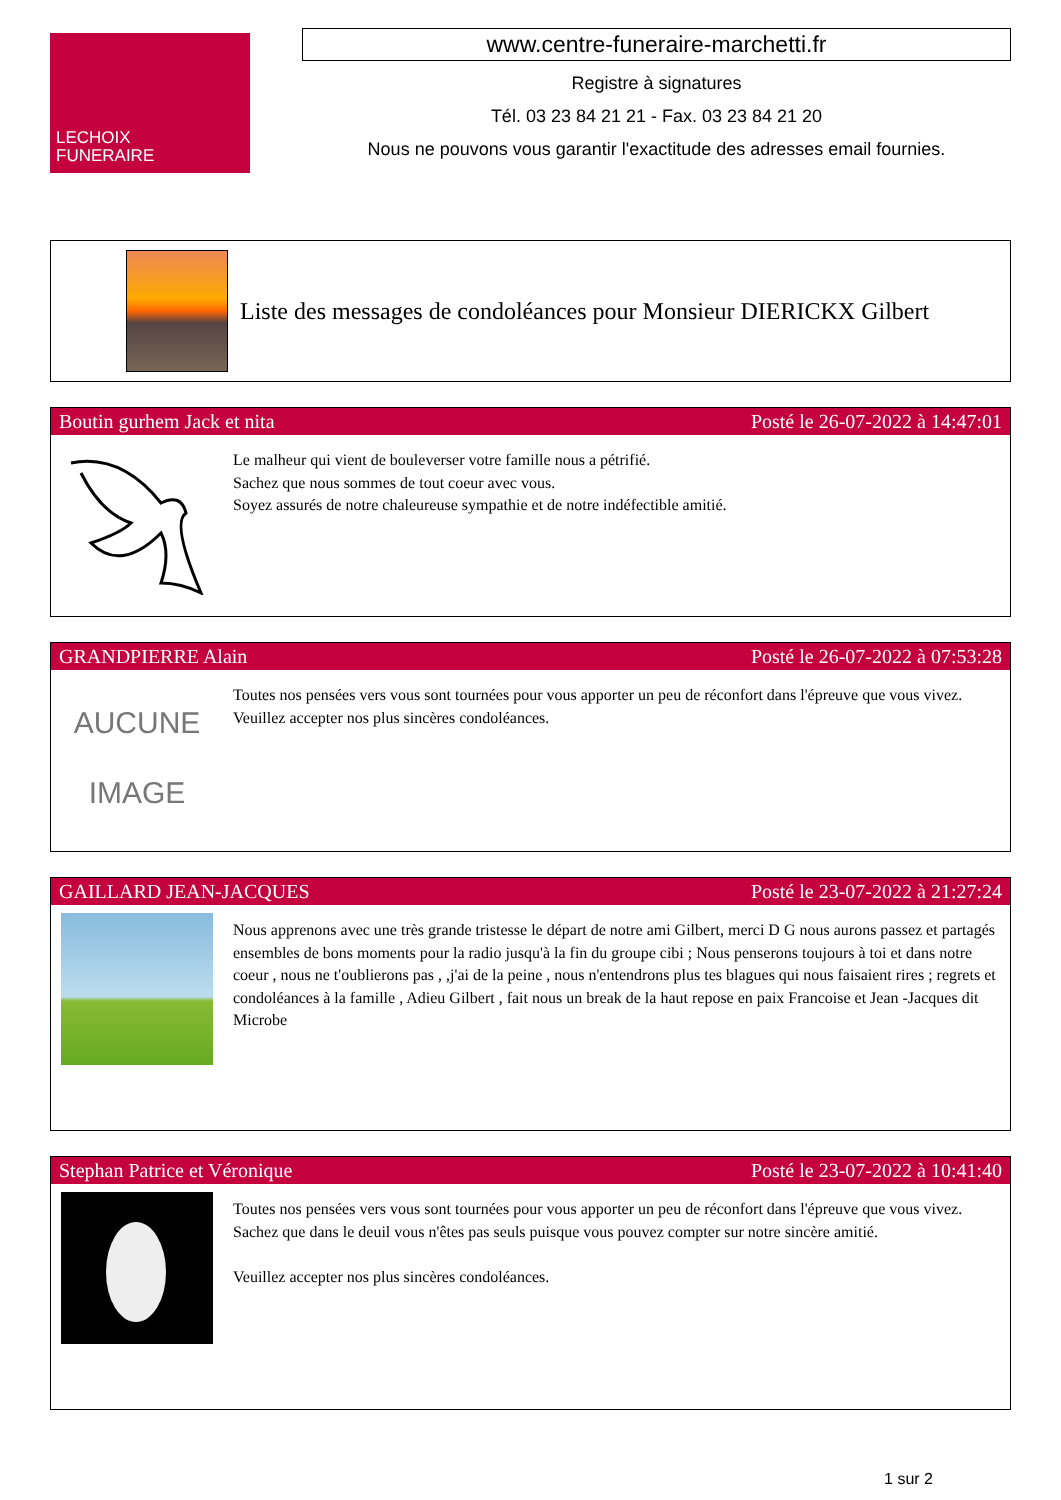LECHOIX
FUNERAIRE
www.centre-funeraire-marchetti.fr
Registre à signatures
Tél. 03 23 84 21 21 - Fax. 03 23 84 21 20
Nous ne pouvons vous garantir l'exactitude des adresses email fournies.
Liste des messages de condoléances pour Monsieur DIERICKX Gilbert
Boutin gurhem Jack et nita Posté le 26-07-2022 à 14:47:01
Le malheur qui vient de bouleverser votre famille nous a pétrifié.
Sachez que nous sommes de tout coeur avec vous.
Soyez assurés de notre chaleureuse sympathie et de notre indéfectible amitié.
GRANDPIERRE Alain Posté le 26-07-2022 à 07:53:28
AUCUNE
IMAGE
Toutes nos pensées vers vous sont tournées pour vous apporter un peu de réconfort dans l'épreuve que vous vivez.
Veuillez accepter nos plus sincères condoléances.
GAILLARD JEAN-JACQUES Posté le 23-07-2022 à 21:27:24
Nous apprenons avec une très grande tristesse le départ de notre ami Gilbert, merci D G nous aurons passez et partagés ensembles de bons moments pour la radio jusqu'à la fin du groupe cibi ; Nous penserons toujours à toi et dans notre coeur , nous ne t'oublierons pas , ,j'ai de la peine , nous n'entendrons plus tes blagues qui nous faisaient rires ; regrets et condoléances à la famille , Adieu Gilbert , fait nous un break de la haut repose en paix Francoise et Jean -Jacques dit Microbe
Stephan Patrice et Véronique Posté le 23-07-2022 à 10:41:40
Toutes nos pensées vers vous sont tournées pour vous apporter un peu de réconfort dans l'épreuve que vous vivez. Sachez que dans le deuil vous n'êtes pas seuls puisque vous pouvez compter sur notre sincère amitié.
Veuillez accepter nos plus sincères condoléances.
1 sur 2